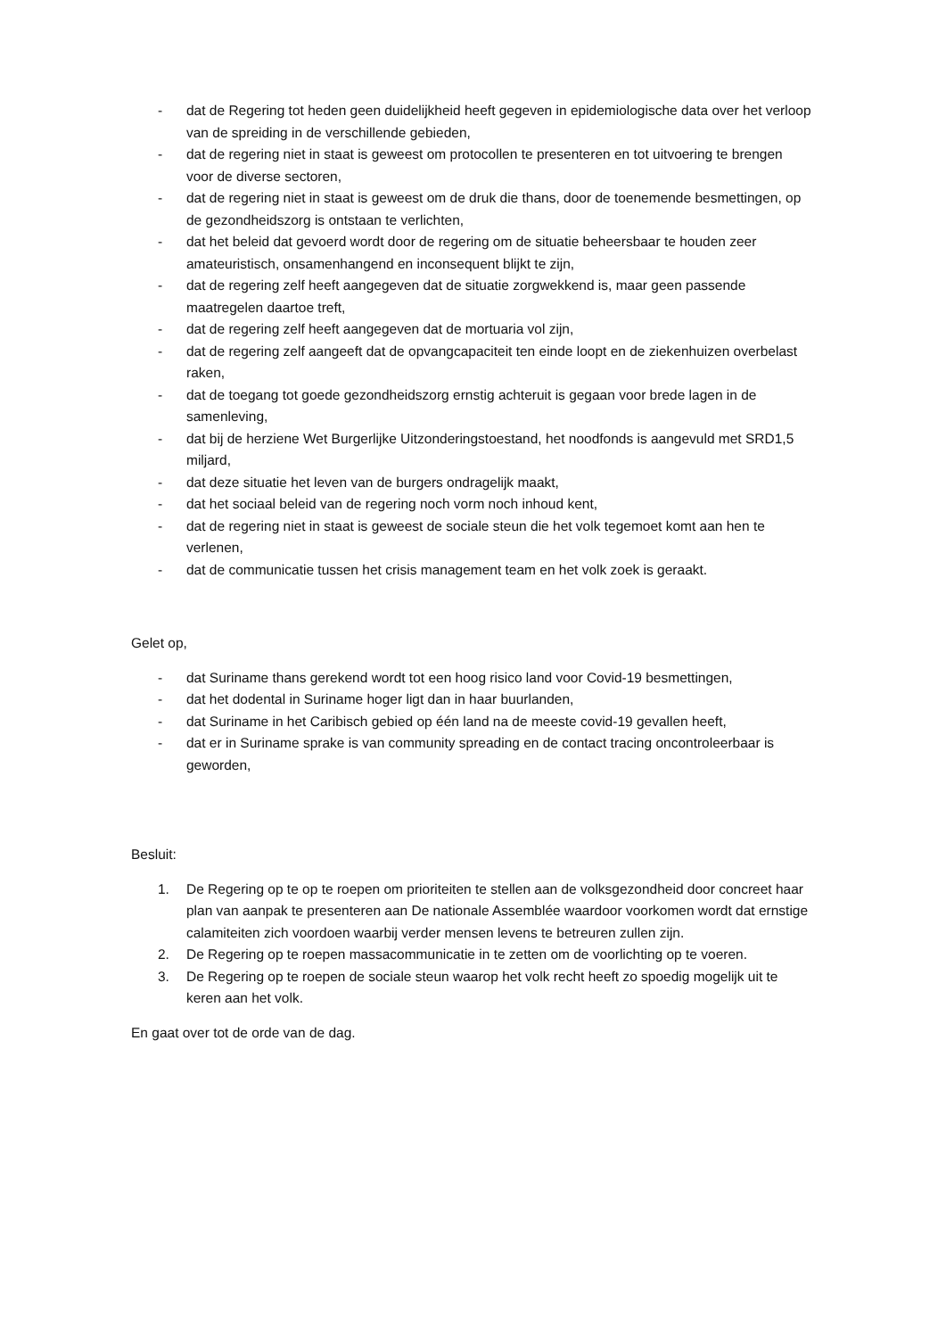- dat de Regering tot heden geen duidelijkheid heeft gegeven in epidemiologische data over het verloop van de spreiding in de verschillende gebieden,
- dat de regering niet in staat is geweest om protocollen te presenteren en tot uitvoering te brengen voor de diverse sectoren,
- dat de regering niet in staat is geweest om de druk die thans, door de toenemende besmettingen, op de gezondheidszorg is ontstaan te verlichten,
- dat het beleid dat gevoerd wordt door de regering om de situatie beheersbaar te houden zeer amateuristisch, onsamenhangend en inconsequent blijkt te zijn,
- dat de regering zelf heeft aangegeven dat de situatie zorgwekkend is, maar geen passende maatregelen daartoe treft,
- dat de regering zelf heeft aangegeven dat de mortuaria vol zijn,
- dat de regering zelf aangeeft dat de opvangcapaciteit ten einde loopt en de ziekenhuizen overbelast raken,
- dat de toegang tot goede gezondheidszorg ernstig achteruit is gegaan voor brede lagen in de samenleving,
- dat bij de herziene Wet Burgerlijke Uitzonderingstoestand, het noodfonds is aangevuld met SRD1,5 miljard,
- dat deze situatie het leven van de burgers ondragelijk maakt,
- dat het sociaal beleid van de regering noch vorm noch inhoud kent,
- dat de regering niet in staat is geweest de sociale steun die het volk tegemoet komt aan hen te verlenen,
- dat de communicatie tussen het crisis management team en het volk zoek is geraakt.
Gelet op,
- dat Suriname thans gerekend wordt tot een hoog risico land voor Covid-19 besmettingen,
- dat het dodental in Suriname hoger ligt dan in haar buurlanden,
- dat Suriname in het Caribisch gebied op één land na de meeste covid-19 gevallen heeft,
- dat er in Suriname sprake is van community spreading en de contact tracing oncontroleerbaar is geworden,
Besluit:
1. De Regering op te op te roepen om prioriteiten te stellen aan de volksgezondheid door concreet haar plan van aanpak te presenteren aan De nationale Assemblée waardoor voorkomen wordt dat ernstige calamiteiten zich voordoen waarbij verder mensen levens te betreuren zullen zijn.
2. De Regering op te roepen massacommunicatie in te zetten om de voorlichting op te voeren.
3. De Regering op te roepen de sociale steun waarop het volk recht heeft zo spoedig mogelijk uit te keren aan het volk.
En gaat over tot de orde van de dag.